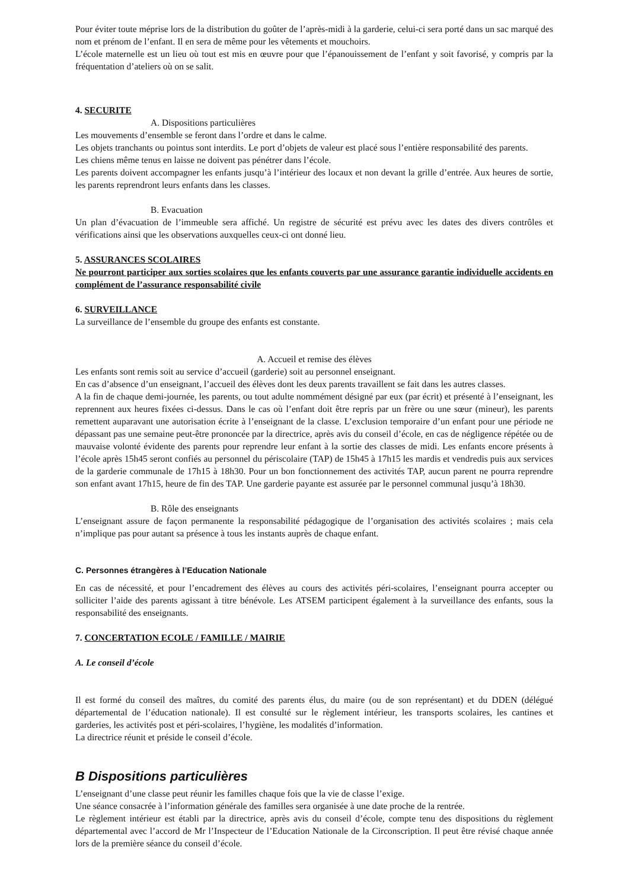Pour éviter toute méprise lors de la distribution du goûter de l’après-midi à la garderie, celui-ci sera porté dans un sac marqué des nom et prénom de l’enfant. Il en sera de même pour les vêtements et mouchoirs.
L’école maternelle est un lieu où tout est mis en œuvre pour que l’épanouissement de l’enfant y soit favorisé, y compris par la fréquentation d’ateliers où on se salit.
4. SECURITE
A. Dispositions particulières
Les mouvements d’ensemble se feront dans l’ordre et dans le calme.
Les objets tranchants ou pointus sont interdits. Le port d’objets de valeur est placé sous l’entière responsabilité des parents.
Les chiens même tenus en laisse ne doivent pas pénétrer dans l’école.
Les parents doivent accompagner les enfants jusqu’à l’intérieur des locaux et non devant la grille d’entrée. Aux heures de sortie, les parents reprendront leurs enfants dans les classes.
B. Evacuation
Un plan d’évacuation de l’immeuble sera affiché. Un registre de sécurité est prévu avec les dates des divers contrôles et vérifications ainsi que les observations auxquelles ceux-ci ont donné lieu.
5. ASSURANCES SCOLAIRES
Ne pourront participer aux sorties scolaires que les enfants couverts par une assurance garantie individuelle accidents en complément de l’assurance responsabilité civile
6. SURVEILLANCE
La surveillance de l’ensemble du groupe des enfants est constante.
A. Accueil et remise des élèves
Les enfants sont remis soit au service d’accueil (garderie) soit au personnel enseignant.
En cas d’absence d’un enseignant, l’accueil des élèves dont les deux parents travaillent se fait dans les autres classes.
A la fin de chaque demi-journée, les parents, ou tout adulte nommément désigné par eux (par écrit) et présenté à l’enseignant, les reprennent aux heures fixées ci-dessus. Dans le cas où l’enfant doit être repris par un frère ou une sœur (mineur), les parents remettent auparavant une autorisation écrite à l’enseignant de la classe. L’exclusion temporaire d’un enfant pour une période ne dépassant pas une semaine peut-être prononcée par la directrice, après avis du conseil d’école, en cas de négligence répétée ou de mauvaise volonté évidente des parents pour reprendre leur enfant à la sortie des classes de midi. Les enfants encore présents à l’école après 15h45 seront confiés au personnel du périscolaire (TAP) de 15h45 à 17h15 les mardis et vendredis puis aux services de la garderie communale de 17h15 à 18h30. Pour un bon fonctionnement des activités TAP, aucun parent ne pourra reprendre son enfant avant 17h15, heure de fin des TAP. Une garderie payante est assurée par le personnel communal jusqu’à 18h30.
B. Rôle des enseignants
L’enseignant assure de façon permanente la responsabilité pédagogique de l’organisation des activités scolaires ; mais cela n’implique pas pour autant sa présence à tous les instants auprès de chaque enfant.
C. Personnes étrangères à l’Education Nationale
En cas de nécessité, et pour l’encadrement des élèves au cours des activités péri-scolaires, l’enseignant pourra accepter ou solliciter l’aide des parents agissant à titre bénévole. Les ATSEM participent également à la surveillance des enfants, sous la responsabilité des enseignants.
7. CONCERTATION ECOLE / FAMILLE / MAIRIE
A. Le conseil d’école
Il est formé du conseil des maîtres, du comité des parents élus, du maire (ou de son représentant) et du DDEN (délégué départemental de l’éducation nationale). Il est consulté sur le règlement intérieur, les transports scolaires, les cantines et garderies, les activités post et péri-scolaires, l’hygiène, les modalités d’information.
La directrice réunit et préside le conseil d’école.
B Dispositions particulières
L’enseignant d’une classe peut réunir les familles chaque fois que la vie de classe l’exige.
Une séance consacrée à l’information générale des familles sera organisée à une date proche de la rentrée.
Le règlement intérieur est établi par la directrice, après avis du conseil d’école, compte tenu des dispositions du règlement départemental avec l’accord de Mr l’Inspecteur de l’Education Nationale de la Circonscription. Il peut être révisé chaque année lors de la première séance du conseil d’école.